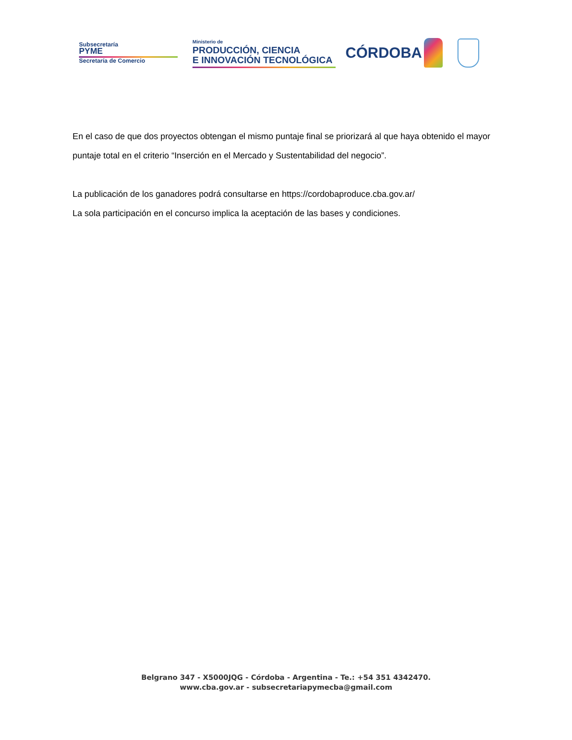Subsecretaría
PYME
Secretaría de Comercio
Ministerio de
PRODUCCIÓN, CIENCIA
E INNOVACIÓN TECNOLÓGICA
CÓRDOBA
En el caso de que dos proyectos obtengan el mismo puntaje final se priorizará al que haya obtenido el mayor puntaje total en el criterio “Inserción en el Mercado y Sustentabilidad del negocio”.
La publicación de los ganadores podrá consultarse en https://cordobaproduce.cba.gov.ar/
La sola participación en el concurso implica la aceptación de las bases y condiciones.
Belgrano 347 - X5000JQG - Córdoba - Argentina - Te.: +54 351 4342470.
www.cba.gov.ar - subsecretariapymecba@gmail.com